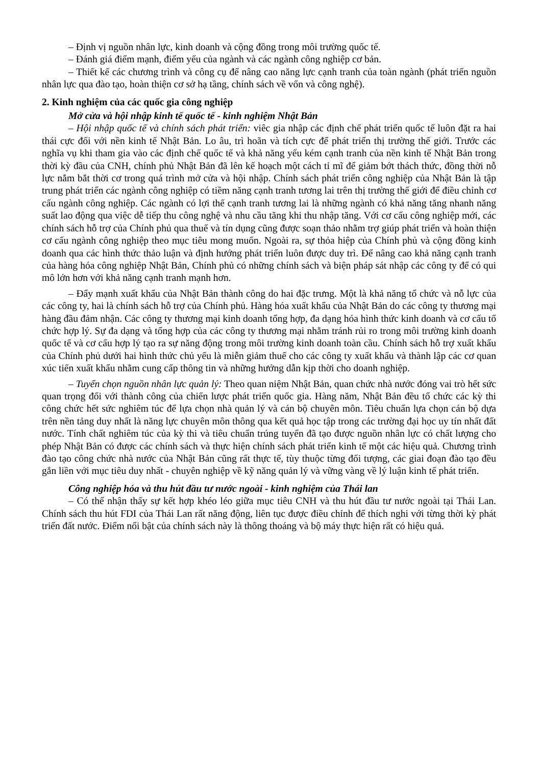– Định vị nguồn nhân lực, kinh doanh và cộng đồng trong môi trường quốc tế.
– Đánh giá điểm mạnh, điểm yếu của ngành và các ngành công nghiệp cơ bản.
– Thiết kế các chương trình và công cụ để nâng cao năng lực cạnh tranh của toàn ngành (phát triển nguồn nhân lực qua đào tạo, hoàn thiện cơ sở hạ tầng, chính sách về vốn và công nghệ).
2. Kinh nghiệm của các quốc gia công nghiệp
Mở cửa và hội nhập kinh tế quốc tế - kinh nghiệm Nhật Bản
– Hội nhập quốc tế và chính sách phát triển: viêc gia nhập các định chế phát triển quốc tế luôn đặt ra hai thái cực đối với nền kinh tế Nhật Bản. Lo âu, trì hoãn và tích cực để phát triển thị trường thế giới. Trước các nghĩa vụ khi tham gia vào các định chế quốc tế và khả năng yếu kém cạnh tranh của nền kinh tế Nhật Bản trong thời kỳ đầu của CNH, chính phủ Nhật Bản đã lên kế hoạch một cách tỉ mĩ để giảm bớt thách thức, đồng thời nỗ lực nắm bắt thời cơ trong quá trình mở cửa và hội nhập. Chính sách phát triển công nghiệp của Nhật Bản là tập trung phát triển các ngành công nghiệp có tiềm năng cạnh tranh tương lai trên thị trường thế giới để điều chỉnh cơ cấu ngành công nghiệp. Các ngành có lợi thế cạnh tranh tương lai là những ngành có khả năng tăng nhanh năng suất lao động qua việc dễ tiếp thu công nghệ và nhu cầu tăng khi thu nhập tăng. Với cơ cấu công nghiệp mới, các chính sách hỗ trợ của Chính phủ qua thuế và tín dụng cũng được soạn thảo nhằm trợ giúp phát triển và hoàn thiện cơ cấu ngành công nghiệp theo mục tiêu mong muốn. Ngoài ra, sự thỏa hiệp của Chính phủ và cộng đồng kinh doanh qua các hình thức thảo luận và định hướng phát triển luôn được duy trì. Để nâng cao khả năng cạnh tranh của hàng hóa công nghiệp Nhật Bản, Chính phủ có những chính sách và biện pháp sát nhập các công ty để có qui mô lớn hơn với khả năng cạnh tranh mạnh hơn.
– Đẩy mạnh xuất khẩu của Nhật Bản thành công do hai đặc trưng. Một là khả năng tổ chức và nỗ lực của các công ty, hai là chính sách hỗ trợ của Chính phủ. Hàng hóa xuất khẩu của Nhật Bản do các công ty thương mại hàng đầu đảm nhận. Các công ty thương mại kinh doanh tổng hợp, đa dạng hóa hình thức kinh doanh và cơ cấu tổ chức hợp lý. Sự đa dạng và tổng hợp của các công ty thương mại nhằm tránh rủi ro trong môi trường kinh doanh quốc tế và cơ cấu hợp lý tạo ra sự năng động trong môi trường kinh doanh toàn cầu. Chính sách hỗ trợ xuất khẩu của Chính phủ dưới hai hình thức chủ yếu là miễn giảm thuế cho các công ty xuất khẩu và thành lập các cơ quan xúc tiến xuất khẩu nhằm cung cấp thông tin và những hướng dẫn kịp thời cho doanh nghiệp.
– Tuyển chọn nguồn nhân lực quản lý: Theo quan niệm Nhật Bản, quan chức nhà nước đóng vai trò hết sức quan trọng đối với thành công của chiến lược phát triển quốc gia. Hàng năm, Nhật Bản đều tổ chức các kỳ thi công chức hết sức nghiêm túc để lựa chọn nhà quản lý và cán bộ chuyên môn. Tiêu chuẩn lựa chọn cán bộ dựa trên nền tảng duy nhất là năng lực chuyên môn thông qua kết quả học tập trong các trường đại học uy tín nhất đất nước. Tính chất nghiêm túc của kỳ thi và tiêu chuẩn trúng tuyển đã tạo được nguồn nhân lực có chất lượng cho phép Nhật Bản có được các chính sách và thực hiện chính sách phát triển kinh tế một các hiệu quả. Chương trình đào tạo công chức nhà nước của Nhật Bản cũng rất thực tế, tùy thuộc từng đối tượng, các giai đoạn đào tạo đều gắn liền với mục tiêu duy nhất - chuyên nghiệp về kỹ năng quản lý và vững vàng về lý luận kinh tế phát triển.
Công nghiệp hóa và thu hút đầu tư nước ngoài - kinh nghiệm của Thái lan
– Có thể nhận thấy sự kết hợp khéo léo giữa mục tiêu CNH và thu hút đầu tư nước ngoài tại Thái Lan. Chính sách thu hút FDI của Thái Lan rất năng động, liên tục được điều chỉnh để thích nghi với từng thời kỳ phát triển đất nước. Điểm nổi bật của chính sách này là thông thoáng và bộ máy thực hiện rất có hiệu quả.